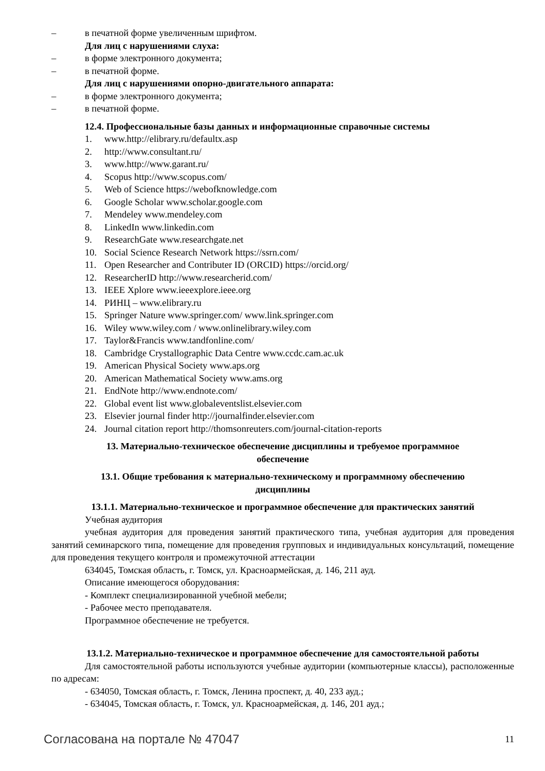– в печатной форме увеличенным шрифтом.
Для лиц с нарушениями слуха:
– в форме электронного документа;
– в печатной форме.
Для лиц с нарушениями опорно-двигательного аппарата:
– в форме электронного документа;
– в печатной форме.
12.4. Профессиональные базы данных и информационные справочные системы
1. www.http://elibrary.ru/defaultx.asp
2. http://www.consultant.ru/
3. www.http://www.garant.ru/
4. Scopus http://www.scopus.com/
5. Web of Science https://webofknowledge.com
6. Google Scholar www.scholar.google.com
7. Mendeley www.mendeley.com
8. LinkedIn www.linkedin.com
9. ResearchGate www.researchgate.net
10. Social Science Research Network https://ssrn.com/
11. Open Researcher and Contributer ID (ORCID) https://orcid.org/
12. ResearcherID http://www.researcherid.com/
13. IEEE Xplore www.ieeexplore.ieee.org
14. РИНЦ – www.elibrary.ru
15. Springer Nature www.springer.com/ www.link.springer.com
16. Wiley www.wiley.com / www.onlinelibrary.wiley.com
17. Taylor&Francis www.tandfonline.com/
18. Cambridge Crystallographic Data Centre www.ccdc.cam.ac.uk
19. American Physical Society www.aps.org
20. American Mathematical Society www.ams.org
21. EndNote http://www.endnote.com/
22. Global event list www.globaleventslist.elsevier.com
23. Elsevier journal finder http://journalfinder.elsevier.com
24. Journal citation report http://thomsonreuters.com/journal-citation-reports
13. Материально-техническое обеспечение дисциплины и требуемое программное
обеспечение
13.1. Общие требования к материально-техническому и программному обеспечению
дисциплины
13.1.1. Материально-техническое и программное обеспечение для практических занятий
Учебная аудитория
учебная аудитория для проведения занятий практического типа, учебная аудитория для проведения занятий семинарского типа, помещение для проведения групповых и индивидуальных консультаций, помещение для проведения текущего контроля и промежуточной аттестации
634045, Томская область, г. Томск, ул. Красноармейская, д. 146, 211 ауд.
Описание имеющегося оборудования:
- Комплект специализированной учебной мебели;
- Рабочее место преподавателя.
Программное обеспечение не требуется.
13.1.2. Материально-техническое и программное обеспечение для самостоятельной работы
Для самостоятельной работы используются учебные аудитории (компьютерные классы), расположенные по адресам:
- 634050, Томская область, г. Томск, Ленина проспект, д. 40, 233 ауд.;
- 634045, Томская область, г. Томск, ул. Красноармейская, д. 146, 201 ауд.;
Согласована на портале № 47047 11